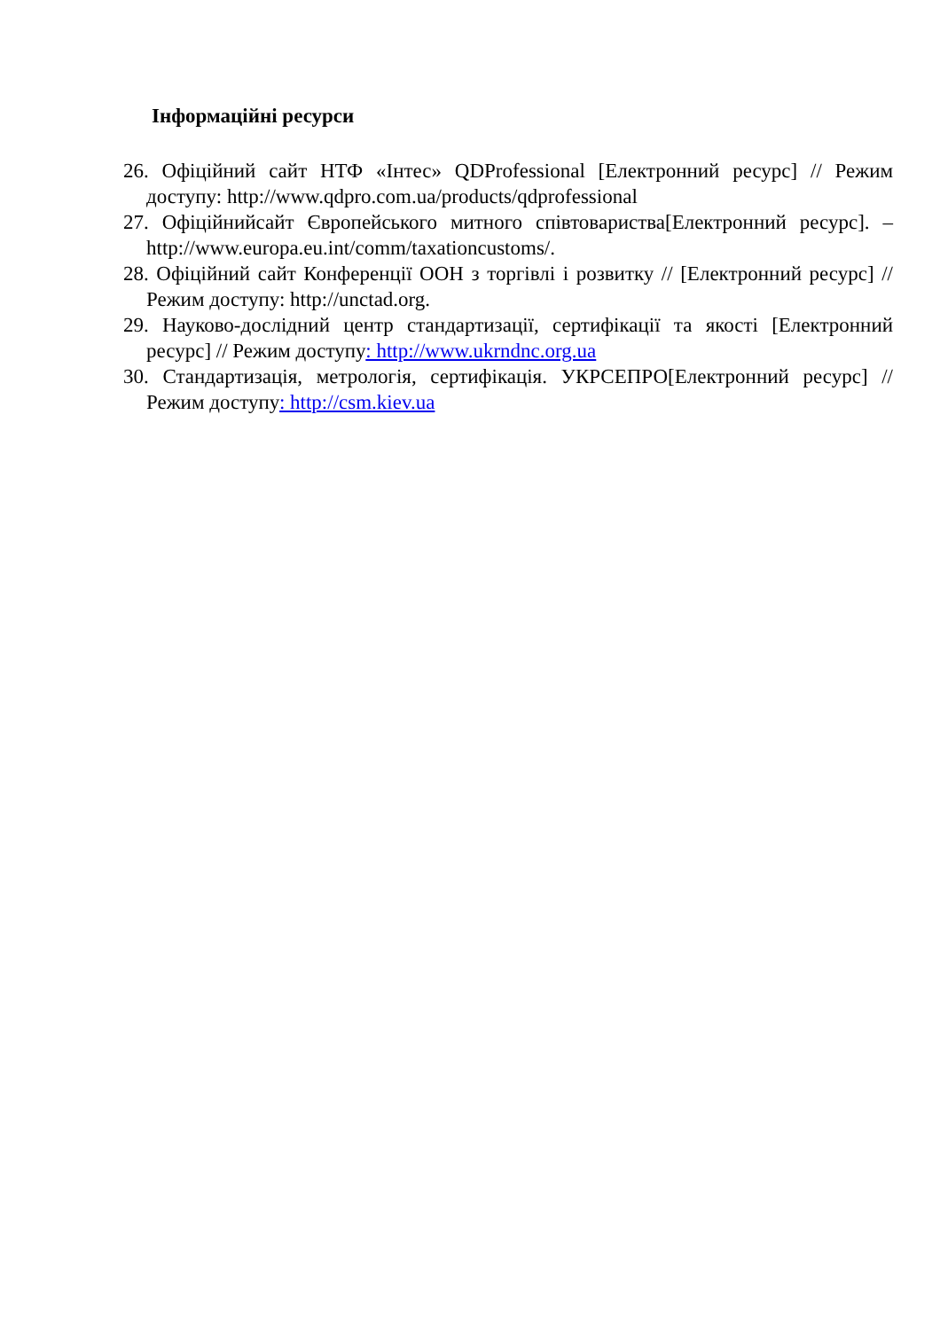Інформаційні ресурси
26. Офіційний сайт НТФ «Інтес» QDProfessional [Електронний ресурс] // Режим доступу: http://www.qdpro.com.ua/products/qdprofessional
27. Офіційнийсайт Європейського митного співтовариства[Електронний ресурс]. – http://www.europa.eu.int/comm/taxationcustoms/.
28. Офіційний сайт Конференції ООН з торгівлі і розвитку // [Електронний ресурс] // Режим доступу: http://unctad.org.
29. Науково-дослідний центр стандартизації, сертифікації та якості [Електронний ресурс] // Режим доступу: http://www.ukrndnc.org.ua
30. Стандартизація, метрологія, сертифікація. УКРСЕПРО[Електронний ресурс] // Режим доступу: http://csm.kiev.ua